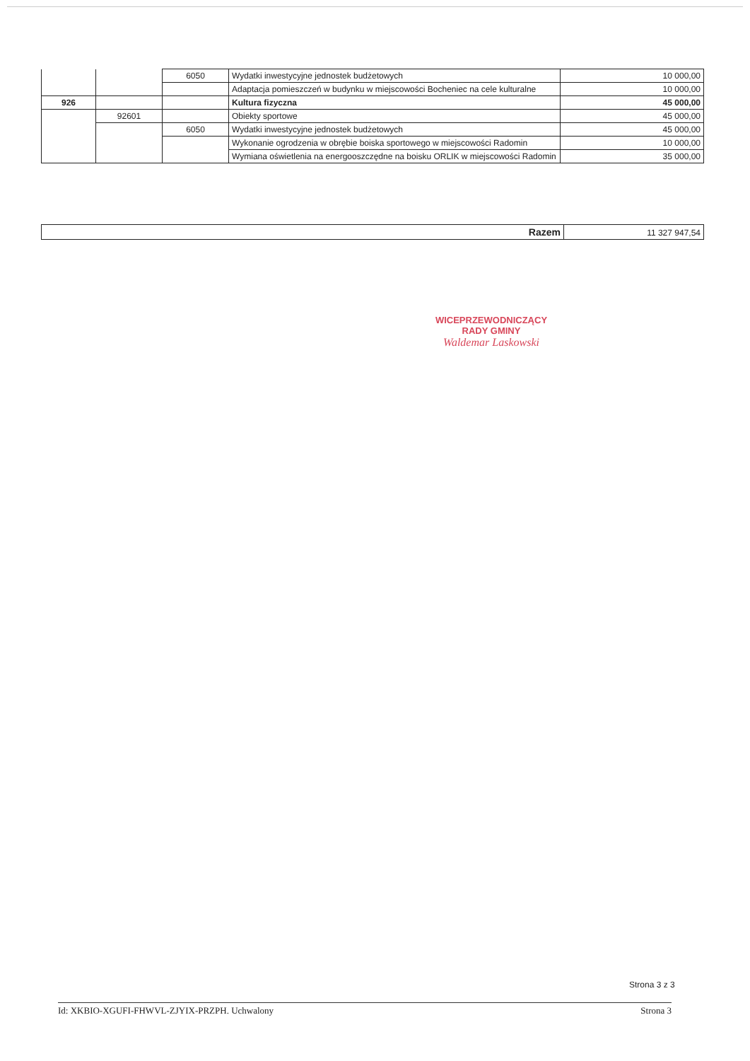| | | 6050 | Wydatki inwestycyjne jednostek budżetowych | 10 000,00 |
| | | | Adaptacja pomieszczeń w budynku w miejscowości Bocheniec na cele kulturalne | 10 000,00 |
| 926 | | | Kultura fizyczna | 45 000,00 |
| | 92601 | | Obiekty sportowe | 45 000,00 |
| | | 6050 | Wydatki inwestycyjne jednostek budżetowych | 45 000,00 |
| | | | Wykonanie ogrodzenia w obrębie boiska sportowego w miejscowości Radomin | 10 000,00 |
| | | | Wymiana oświetlenia na energooszczędne na boisku ORLIK w miejscowości Radomin | 35 000,00 |
| Razem | 11 327 947,54 |
WICEPRZEWODNICZĄCY
RADY GMINY
Waldemar Laskowski
Strona 3 z 3
Id: XKBIO-XGUFI-FHWVL-ZJYIX-PRZPH. Uchwalony Strona 3